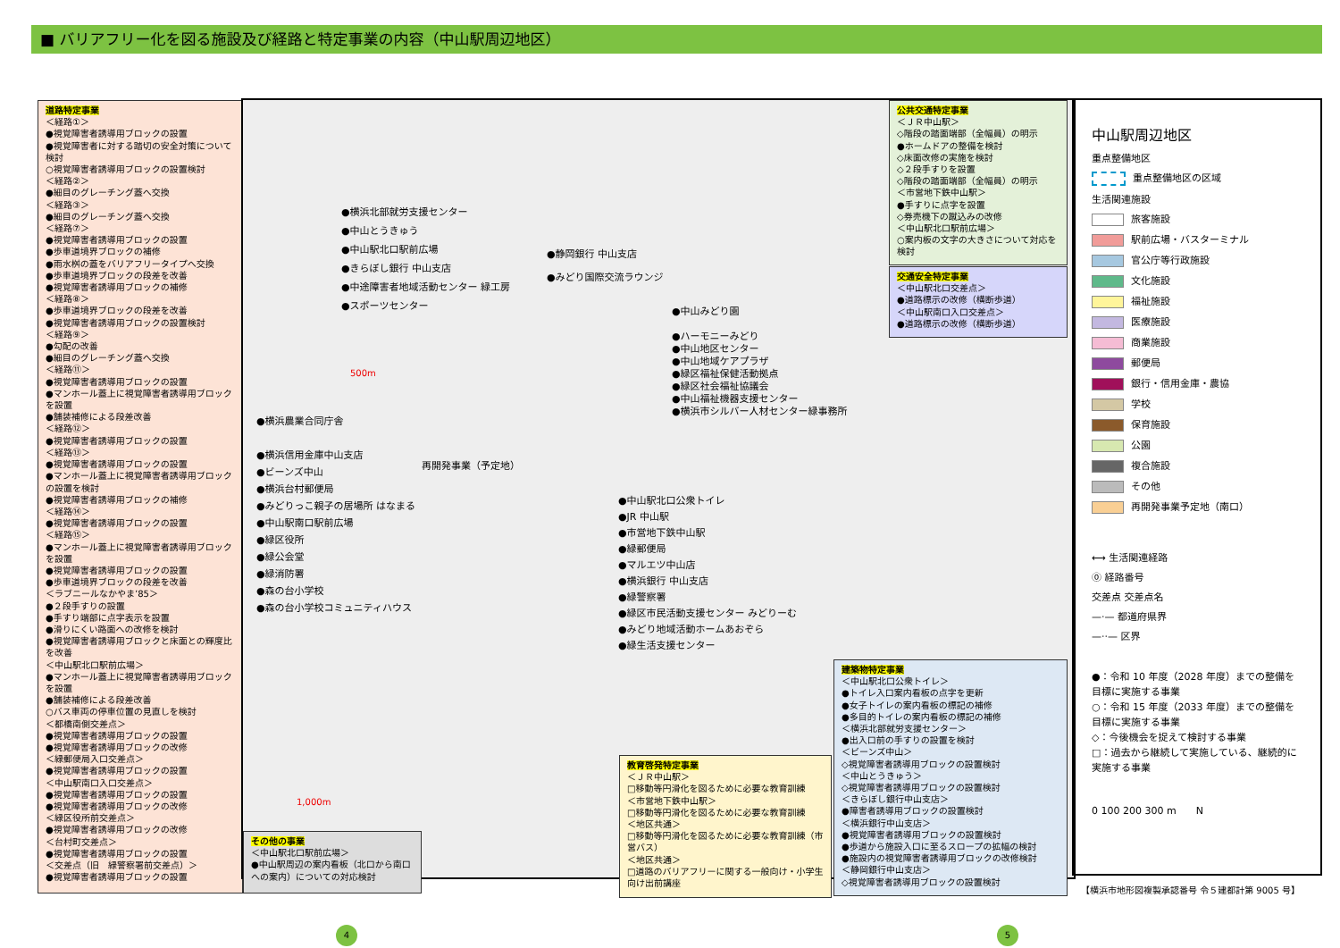■ バリアフリー化を図る施設及び経路と特定事業の内容（中山駅周辺地区）
道路特定事業
＜経路①＞
●視覚障害者誘導用ブロックの設置
●視覚障害者に対する踏切の安全対策について検討
○視覚障害者誘導用ブロックの設置検討
＜経路②＞
●細目のグレーチング蓋へ交換
＜経路③＞
●細目のグレーチング蓋へ交換
＜経路⑦＞
●視覚障害者誘導用ブロックの設置
●歩車道境界ブロックの補修
●雨水桝の蓋をバリアフリータイプへ交換
●歩車道境界ブロックの段差を改善
●視覚障害者誘導用ブロックの補修
＜経路⑧＞
●歩車道境界ブロックの段差を改善
●視覚障害者誘導用ブロックの設置検討
＜経路⑨＞
●勾配の改善
●細目のグレーチング蓋へ交換
＜経路⑪＞
●視覚障害者誘導用ブロックの設置
●マンホール蓋上に視覚障害者誘導用ブロックを設置
●舗装補修による段差改善
＜経路⑫＞
●視覚障害者誘導用ブロックの設置
＜経路⑬＞
●視覚障害者誘導用ブロックの設置
●マンホール蓋上に視覚障害者誘導用ブロックの設置を検討
●視覚障害者誘導用ブロックの補修
＜経路⑭＞
●視覚障害者誘導用ブロックの設置
＜経路⑮＞
●マンホール蓋上に視覚障害者誘導用ブロックを設置
●視覚障害者誘導用ブロックの設置
●歩車道境界ブロックの段差を改善
＜ラブニールなかやま’85＞
●２段手すりの設置
●手すり端部に点字表示を設置
●滑りにくい路面への改修を検討
●視覚障害者誘導用ブロックと床面との輝度比を改善
＜中山駅北口駅前広場＞
●マンホール蓋上に視覚障害者誘導用ブロックを設置
●舗装補修による段差改善
○バス車両の停車位置の見直しを検討
＜都橋南側交差点＞
●視覚障害者誘導用ブロックの設置
●視覚障害者誘導用ブロックの改修
＜緑郵便局入口交差点＞
●視覚障害者誘導用ブロックの設置
＜中山駅南口入口交差点＞
●視覚障害者誘導用ブロックの設置
●視覚障害者誘導用ブロックの改修
＜緑区役所前交差点＞
●視覚障害者誘導用ブロックの改修
＜台村町交差点＞
●視覚障害者誘導用ブロックの設置
＜交差点（旧　緑警察署前交差点）＞
●視覚障害者誘導用ブロックの設置
●横浜北部就労支援センター
●中山とうきゅう
●中山駅北口駅前広場
●きらぼし銀行 中山支店
●中途障害者地域活動センター 緑工房
●スポーツセンター
●静岡銀行 中山支店
●みどり国際交流ラウンジ
●中山みどり園
●ハーモニーみどり
●中山地区センター
●中山地域ケアプラザ
●緑区福祉保健活動拠点
●緑区社会福祉協議会
●中山福祉機器支援センター
●横浜市シルバー人材センター緑事務所
●横浜農業合同庁舎
●横浜信用金庫中山支店
●ビーンズ中山
●横浜台村郵便局
●みどりっこ親子の居場所 はなまる
●中山駅南口駅前広場
●緑区役所
●緑公会堂
●緑消防署
●森の台小学校
●森の台小学校コミュニティハウス
再開発事業（予定地）
●中山駅北口公衆トイレ
●JR 中山駅
●市営地下鉄中山駅
●緑郵便局
●マルエツ中山店
●横浜銀行 中山支店
●緑警察署
●緑区市民活動支援センター みどりーむ
●みどり地域活動ホームあおぞら
●緑生活支援センター
500m
1,000m
公共交通特定事業
＜ＪＲ中山駅＞
◇階段の踏面端部（全幅員）の明示
●ホームドアの整備を検討
◇床面改修の実施を検討
◇２段手すりを設置
◇階段の踏面端部（全幅員）の明示
＜市営地下鉄中山駅＞
●手すりに点字を設置
◇券売機下の蹴込みの改修
＜中山駅北口駅前広場＞
○案内板の文字の大きさについて対応を検討
交通安全特定事業
＜中山駅北口交差点＞
●道路標示の改修（横断歩道）
＜中山駅南口入口交差点＞
●道路標示の改修（横断歩道）
その他の事業
＜中山駅北口駅前広場＞
●中山駅周辺の案内看板（北口から南口への案内）についての対応検討
教育啓発特定事業
＜ＪＲ中山駅＞
□移動等円滑化を図るために必要な教育訓練
＜市営地下鉄中山駅＞
□移動等円滑化を図るために必要な教育訓練
＜地区共通＞
□移動等円滑化を図るために必要な教育訓練（市営バス）
＜地区共通＞
□道路のバリアフリーに関する一般向け・小学生向け出前講座
建築物特定事業
＜中山駅北口公衆トイレ＞
●トイレ入口案内看板の点字を更新
●女子トイレの案内看板の標記の補修
●多目的トイレの案内看板の標記の補修
＜横浜北部就労支援センター＞
●出入口前の手すりの設置を検討
＜ビーンズ中山＞
◇視覚障害者誘導用ブロックの設置検討
＜中山とうきゅう＞
◇視覚障害者誘導用ブロックの設置検討
＜きらぼし銀行中山支店＞
●障害者誘導用ブロックの設置検討
＜横浜銀行中山支店＞
●視覚障害者誘導用ブロックの設置検討
●歩道から施設入口に至るスロープの拡幅の検討
●施設内の視覚障害者誘導用ブロックの改修検討
＜静岡銀行中山支店＞
◇視覚障害者誘導用ブロックの設置検討
中山駅周辺地区
重点整備地区
重点整備地区の区域
生活関連施設
旅客施設
駅前広場・バスターミナル
官公庁等行政施設
文化施設
福祉施設
医療施設
商業施設
郵便局
銀行・信用金庫・農協
学校
保育施設
公園
複合施設
その他
再開発事業予定地（南口）
⟷ 生活関連経路
⓪ 経路番号
交差点 交差点名
—·— 都道府県界
—··— 区界
●：令和 10 年度（2028 年度）までの整備を目標に実施する事業
○：令和 15 年度（2033 年度）までの整備を目標に実施する事業
◇：今後機会を捉えて検討する事業
□：過去から継続して実施している、継続的に実施する事業
0 100 200 300 m　　N
【横浜市地形図複製承認番号 令５建都計第 9005 号】
4 5